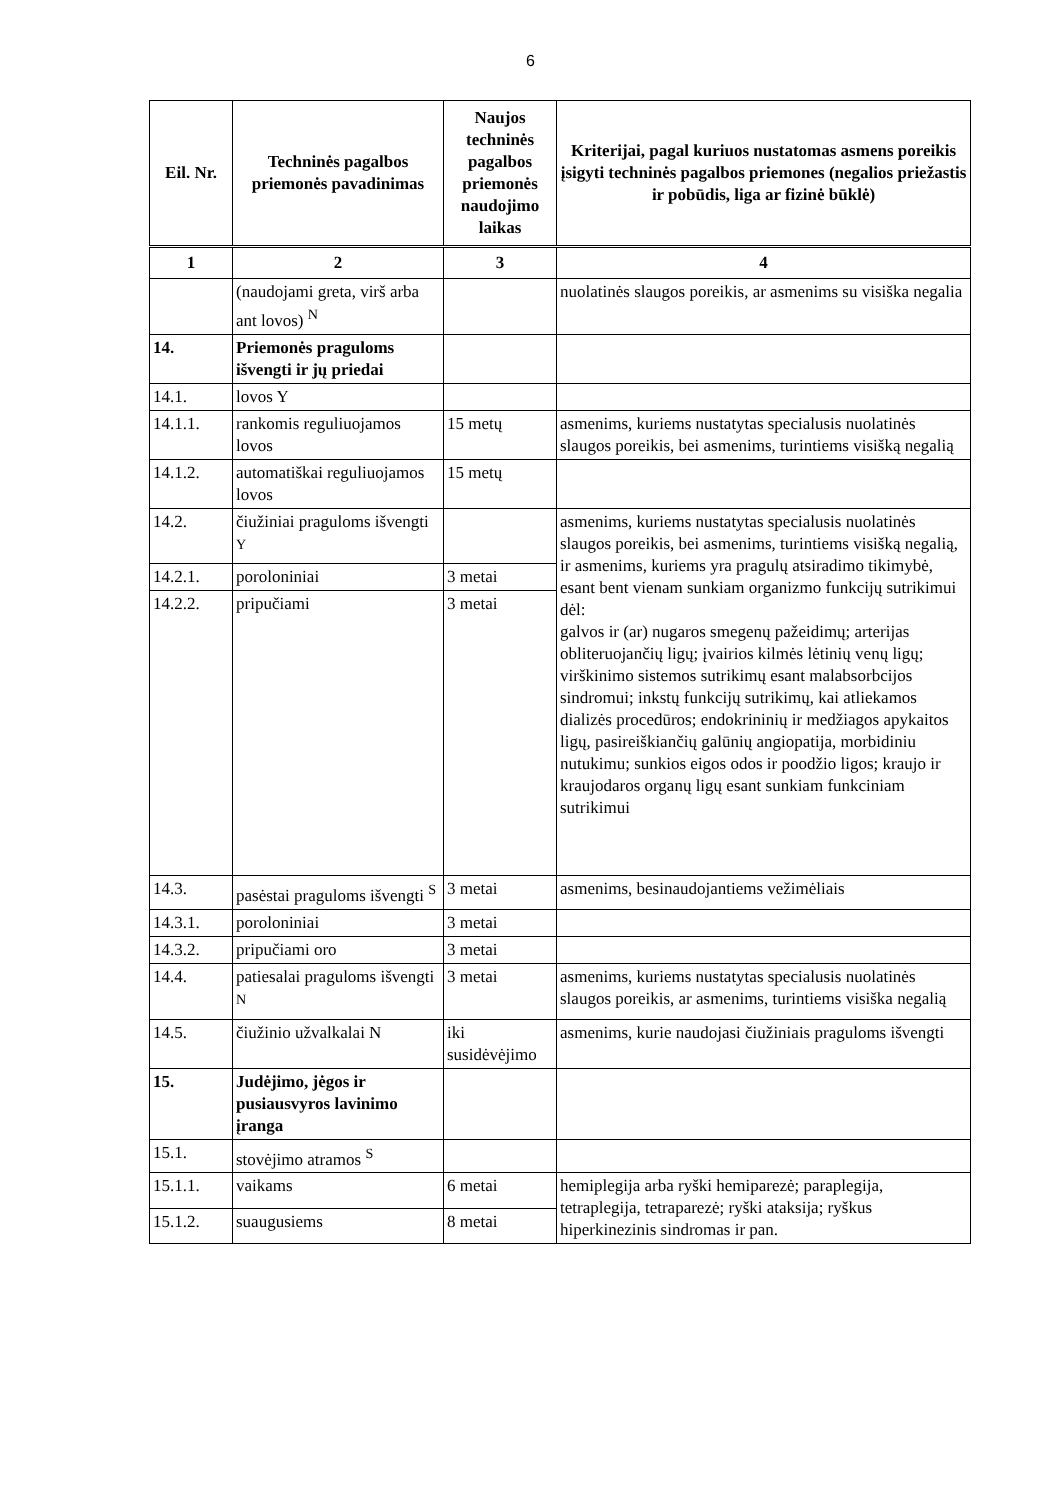6
| Eil. Nr. | Techninės pagalbos priemonės pavadinimas | Naujos techninės pagalbos priemonės naudojimo laikas | Kriterijai, pagal kuriuos nustatomas asmens poreikis įsigyti techninės pagalbos priemones (negalios priežastis ir pobūdis, liga ar fizinė būklė) |
| --- | --- | --- | --- |
| 1 | 2 | 3 | 4 |
| | (naudojami greta, virš arba ant lovos) <sup>N</sup> | | nuolatinės slaugos poreikis, ar asmenims su visiška negalia |
| 14. | Priemonės praguloms išvengti ir jų priedai | | |
| 14.1. | lovos Y | | |
| 14.1.1. | rankomis reguliuojamos lovos | 15 metų | asmenims, kuriems nustatytas specialusis nuolatinės slaugos poreikis, bei asmenims, turintiems visišką negalią |
| 14.1.2. | automatiškai reguliuojamos lovos | 15 metų | |
| 14.2. | čiužiniai praguloms išvengti <sup>Y</sup> | | asmenims, kuriems nustatytas specialusis nuolatinės slaugos poreikis, bei asmenims, turintiems visišką negalią, ir asmenims, kuriems yra pragulų atsiradimo tikimybė, esant bent vienam sunkiam organizmo funkcijų sutrikimui dėl: galvos ir (ar) nugaros smegenų pažeidimų; arterijas obliteruojančių ligų; įvairios kilmės lėtinių venų ligų; virškinimo sistemos sutrikimų esant malabsorbcijos sindromui; inkstų funkcijų sutrikimų, kai atliekamos dializės procedūros; endokrininių ir medžiagos apykaitos ligų, pasireiškiančių galūnių angiopatija, morbidiniu nutukimu; sunkios eigos odos ir poodžio ligos; kraujo ir kraujodaros organų ligų esant sunkiam funkciniam sutrikimui |
| 14.2.1. | poroloniniai | 3 metai | |
| 14.2.2. | pripučiami | 3 metai | |
| 14.3. | pasėstai praguloms išvengti <sup>S</sup> | 3 metai | asmenims, besinaudojantiems vežimėliais |
| 14.3.1. | poroloniniai | 3 metai | |
| 14.3.2. | pripučiami oro | 3 metai | |
| 14.4. | patiesalai praguloms išvengti <sup>N</sup> | 3 metai | asmenims, kuriems nustatytas specialusis nuolatinės slaugos poreikis, ar asmenims, turintiems visiška negalią |
| 14.5. | čiužinio užvalkalai N | iki susidėvėjimo | asmenims, kurie naudojasi čiužiniais praguloms išvengti |
| 15. | Judėjimo, jėgos ir pusiausvyros lavinimo įranga | | |
| 15.1. | stovėjimo atramos <sup>S</sup> | | |
| 15.1.1. | vaikams | 6 metai | hemiplegija arba ryški hemiparezė; paraplegija, tetraplegija, tetraparezė; ryški ataksija; ryškus hiperkinezinis sindromas ir pan. |
| 15.1.2. | suaugusiems | 8 metai | |